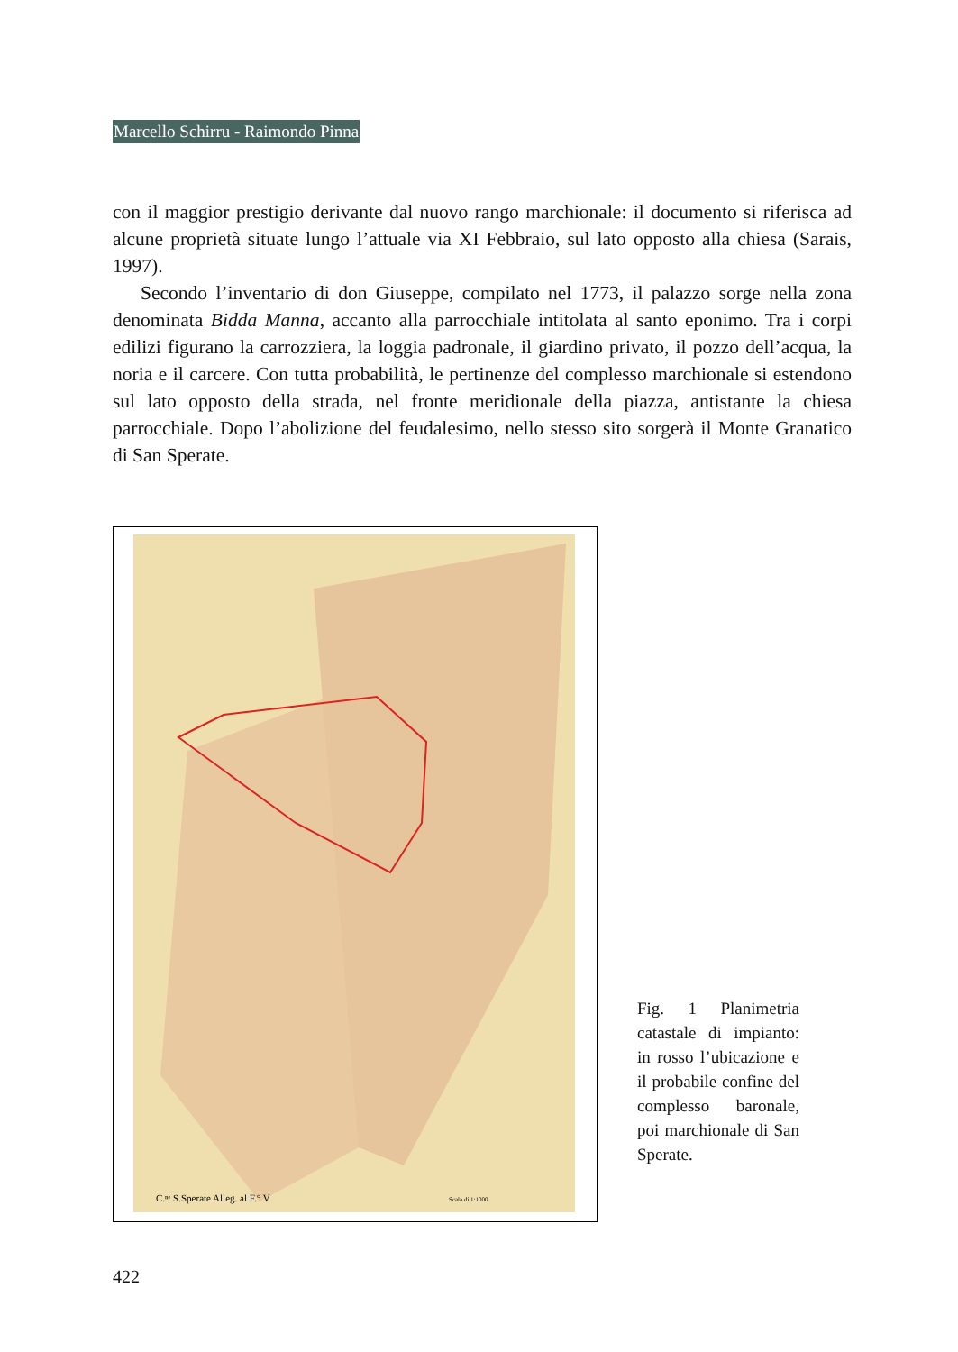Marcello Schirru - Raimondo Pinna
con il maggior prestigio derivante dal nuovo rango marchionale: il documento si riferisca ad alcune proprietà situate lungo l’attuale via XI Febbraio, sul lato opposto alla chiesa (Sarais, 1997).
Secondo l’inventario di don Giuseppe, compilato nel 1773, il palazzo sorge nella zona denominata Bidda Manna, accanto alla parrocchiale intitolata al santo eponimo. Tra i corpi edilizi figurano la carrozziera, la loggia padronale, il giardino privato, il pozzo dell’acqua, la noria e il carcere. Con tutta probabilità, le pertinenze del complesso marchionale si estendono sul lato opposto della strada, nel fronte meridionale della piazza, antistante la chiesa parrocchiale. Dopo l’abolizione del feudalesimo, nello stesso sito sorgerà il Monte Granatico di San Sperate.
C.ⁿᵉ S.Sperate Alleg. al F.° V
Scala di 1:1000
Fig. 1 Planimetria catastale di impianto: in rosso l’ubicazione e il probabile confine del complesso baronale, poi marchionale di San Sperate.
422